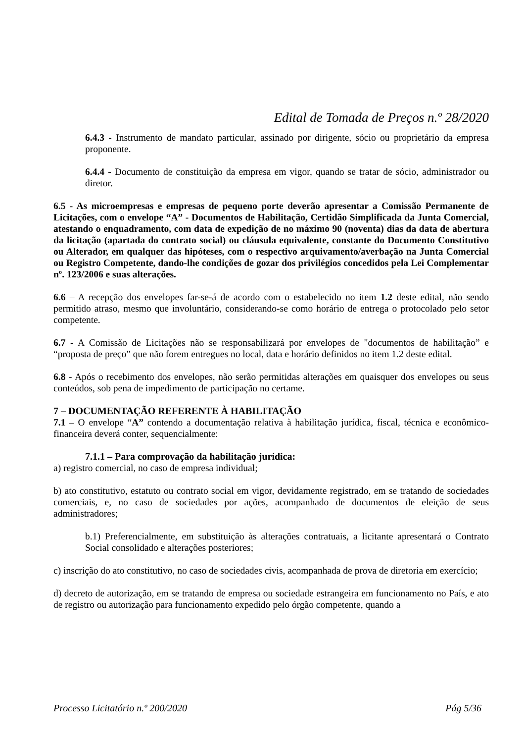Edital de Tomada de Preços n.º 28/2020
6.4.3 - Instrumento de mandato particular, assinado por dirigente, sócio ou proprietário da empresa proponente.
6.4.4 - Documento de constituição da empresa em vigor, quando se tratar de sócio, administrador ou diretor.
6.5 - As microempresas e empresas de pequeno porte deverão apresentar a Comissão Permanente de Licitações, com o envelope “A” - Documentos de Habilitação, Certidão Simplificada da Junta Comercial, atestando o enquadramento, com data de expedição de no máximo 90 (noventa) dias da data de abertura da licitação (apartada do contrato social) ou cláusula equivalente, constante do Documento Constitutivo ou Alterador, em qualquer das hipóteses, com o respectivo arquivamento/averbação na Junta Comercial ou Registro Competente, dando-lhe condições de gozar dos privilégios concedidos pela Lei Complementar nº. 123/2006 e suas alterações.
6.6 – A recepção dos envelopes far-se-á de acordo com o estabelecido no item 1.2 deste edital, não sendo permitido atraso, mesmo que involuntário, considerando-se como horário de entrega o protocolado pelo setor competente.
6.7 - A Comissão de Licitações não se responsabilizará por envelopes de "documentos de habilitação” e “proposta de preço” que não forem entregues no local, data e horário definidos no item 1.2 deste edital.
6.8 - Após o recebimento dos envelopes, não serão permitidas alterações em quaisquer dos envelopes ou seus conteúdos, sob pena de impedimento de participação no certame.
7 – DOCUMENTAÇÃO REFERENTE À HABILITAÇÃO
7.1 – O envelope “A” contendo a documentação relativa à habilitação jurídica, fiscal, técnica e econômico-financeira deverá conter, sequencialmente:
7.1.1 – Para comprovação da habilitação jurídica:
a) registro comercial, no caso de empresa individual;
b) ato constitutivo, estatuto ou contrato social em vigor, devidamente registrado, em se tratando de sociedades comerciais, e, no caso de sociedades por ações, acompanhado de documentos de eleição de seus administradores;
b.1) Preferencialmente, em substituição às alterações contratuais, a licitante apresentará o Contrato Social consolidado e alterações posteriores;
c) inscrição do ato constitutivo, no caso de sociedades civis, acompanhada de prova de diretoria em exercício;
d) decreto de autorização, em se tratando de empresa ou sociedade estrangeira em funcionamento no País, e ato de registro ou autorização para funcionamento expedido pelo órgão competente, quando a
Processo Licitatório n.º 200/2020 Pág 5/36